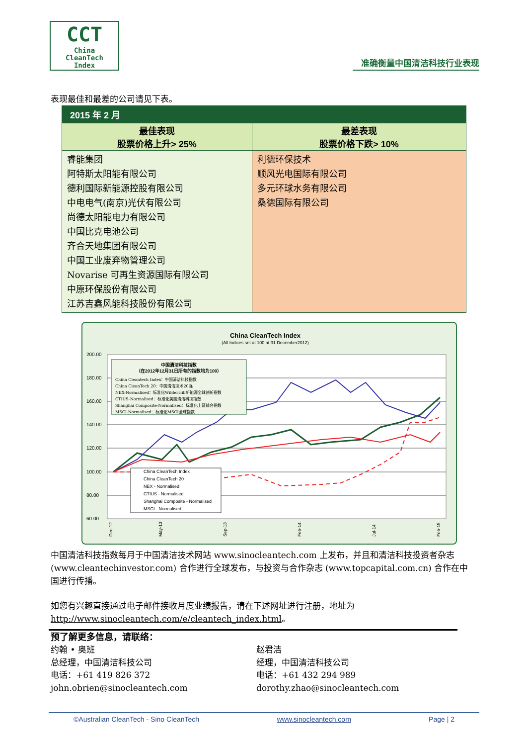CCT
China
CleanTech
Index
准确衡量中国清洁科技行业表现
表现最佳和最差的公司请见下表。
| 2015 年 2 月 | |
| --- | --- |
| 最佳表现 股票价格上升> 25% | 最差表现 股票价格下跌> 10% |
| 睿能集团 阿特斯太阳能有限公司 德利国际新能源控股有限公司 中电电气(南京)光伏有限公司 尚德太阳能电力有限公司 中国比克电池公司 齐合天地集团有限公司 中国工业废弃物管理公司 Novarise 可再生资源国际有限公司 中原环保股份有限公司 江苏吉鑫风能科技股份有限公司 | 利德环保技术 顺风光电国际有限公司 多元环球水务有限公司 桑德国际有限公司 |
China CleanTech Index
(All Indices set at 100 at 31 December2012)
200.00
180.00
160.00
140.00
120.00
100.00
80.00
60.00
中国清洁科技指数
（在2012年12月31日所有的指数均为100）
China Cleantech Index：中国清洁科技指数
China CleanTech 20：中国清洁技术20强
NEX-Normalised：标准化WilderHill新能源全球创新指数
CTIUS-Normalised：标准化美国清洁科技指数
Shanghai Composite-Normalised：标准化上证综合指数
MSCI-Normalised：标准化MSCI全球指数
China CleanTech Index
China CleanTech 20
NEX - Normalised
CTIUS - Normalised
Shanghai Composite - Normalised
MSCI - Normalised
Dec-12
May-13
Sep-13
Feb-14
Jul-14
Feb-15
中国清洁科技指数每月于中国清洁技术网站 www.sinocleantech.com 上发布，并且和清洁科技投资者杂志 (www.cleantechinvestor.com) 合作进行全球发布，与投资与合作杂志 (www.topcapital.com.cn) 合作在中国进行传播。
如您有兴趣直接通过电子邮件接收月度业绩报告，请在下述网址进行注册，地址为 http://www.sinocleantech.com/e/cleantech_index.html。
预了解更多信息，请联络：
约翰 • 奥班
总经理，中国清洁科技公司
电话：+61 419 826 372
john.obrien@sinocleantech.com
赵君洁
经理，中国清洁科技公司
电话：+61 432 294 989
dorothy.zhao@sinocleantech.com
©Australian CleanTech - Sino CleanTech www.sinocleantech.com Page | 2